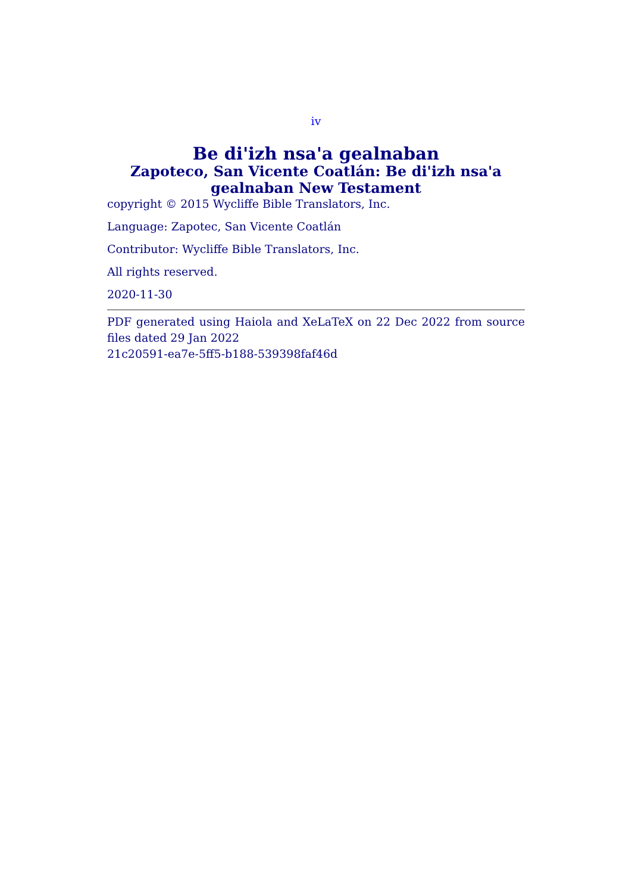iv
Be di'izh nsa'a gealnaban
Zapoteco, San Vicente Coatlán: Be di'izh nsa'a gealnaban New Testament
copyright © 2015 Wycliffe Bible Translators, Inc.
Language: Zapotec, San Vicente Coatlán
Contributor: Wycliffe Bible Translators, Inc.
All rights reserved.
2020-11-30
PDF generated using Haiola and XeLaTeX on 22 Dec 2022 from source files dated 29 Jan 2022
21c20591-ea7e-5ff5-b188-539398faf46d